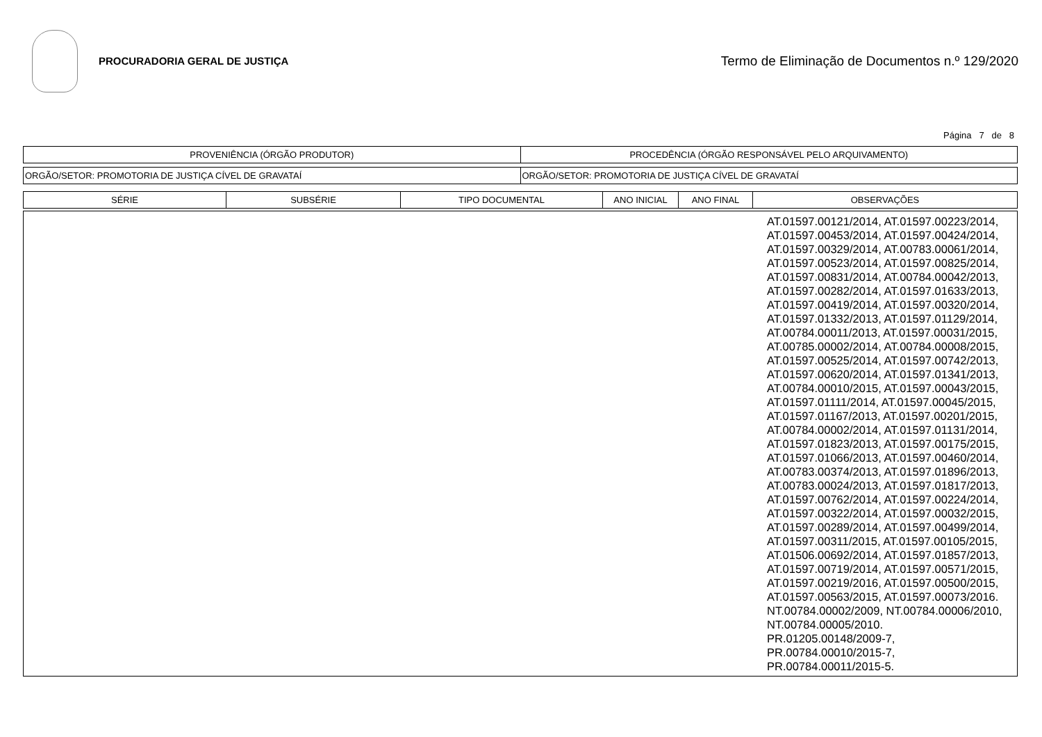PROCURADORIA GERAL DE JUSTIÇA
Termo de Eliminação de Documentos n.º 129/2020
Página 7 de 8
| PROVENIÊNCIA (ÓRGÃO PRODUTOR) | PROCEDÊNCIA (ÓRGÃO RESPONSÁVEL PELO ARQUIVAMENTO) |
| --- | --- |
| ORGÃO/SETOR: PROMOTORIA DE JUSTIÇA CÍVEL DE GRAVATAÍ | ORGÃO/SETOR: PROMOTORIA DE JUSTIÇA CÍVEL DE GRAVATAÍ |
| SÉRIE | SUBSÉRIE | TIPO DOCUMENTAL | ANO INICIAL | ANO FINAL | OBSERVAÇÕES |
| --- | --- | --- | --- | --- | --- |
| | AT.01597.00121/2014, AT.01597.00223/2014, AT.01597.00453/2014, AT.01597.00424/2014, AT.01597.00329/2014, AT.00783.00061/2014, AT.01597.00523/2014, AT.01597.00825/2014, AT.01597.00831/2014, AT.00784.00042/2013, AT.01597.00282/2014, AT.01597.01633/2013, AT.01597.00419/2014, AT.01597.00320/2014, AT.01597.01332/2013, AT.01597.01129/2014, AT.00784.00011/2013, AT.01597.00031/2015, AT.00785.00002/2014, AT.00784.00008/2015, AT.01597.00525/2014, AT.01597.00742/2013, AT.01597.00620/2014, AT.01597.01341/2013, AT.00784.00010/2015, AT.01597.00043/2015, AT.01597.01111/2014, AT.01597.00045/2015, AT.01597.01167/2013, AT.01597.00201/2015, AT.00784.00002/2014, AT.01597.01131/2014, AT.01597.01823/2013, AT.01597.00175/2015, AT.01597.01066/2013, AT.01597.00460/2014, AT.00783.00374/2013, AT.01597.01896/2013, AT.00783.00024/2013, AT.01597.01817/2013, AT.01597.00762/2014, AT.01597.00224/2014, AT.01597.00322/2014, AT.01597.00032/2015, AT.01597.00289/2014, AT.01597.00499/2014, AT.01597.00311/2015, AT.01597.00105/2015, AT.01506.00692/2014, AT.01597.01857/2013, AT.01597.00719/2014, AT.01597.00571/2015, AT.01597.00219/2016, AT.01597.00500/2015, AT.01597.00563/2015, AT.01597.00073/2016. NT.00784.00002/2009, NT.00784.00006/2010, NT.00784.00005/2010. PR.01205.00148/2009-7, PR.00784.00010/2015-7, PR.00784.00011/2015-5. |